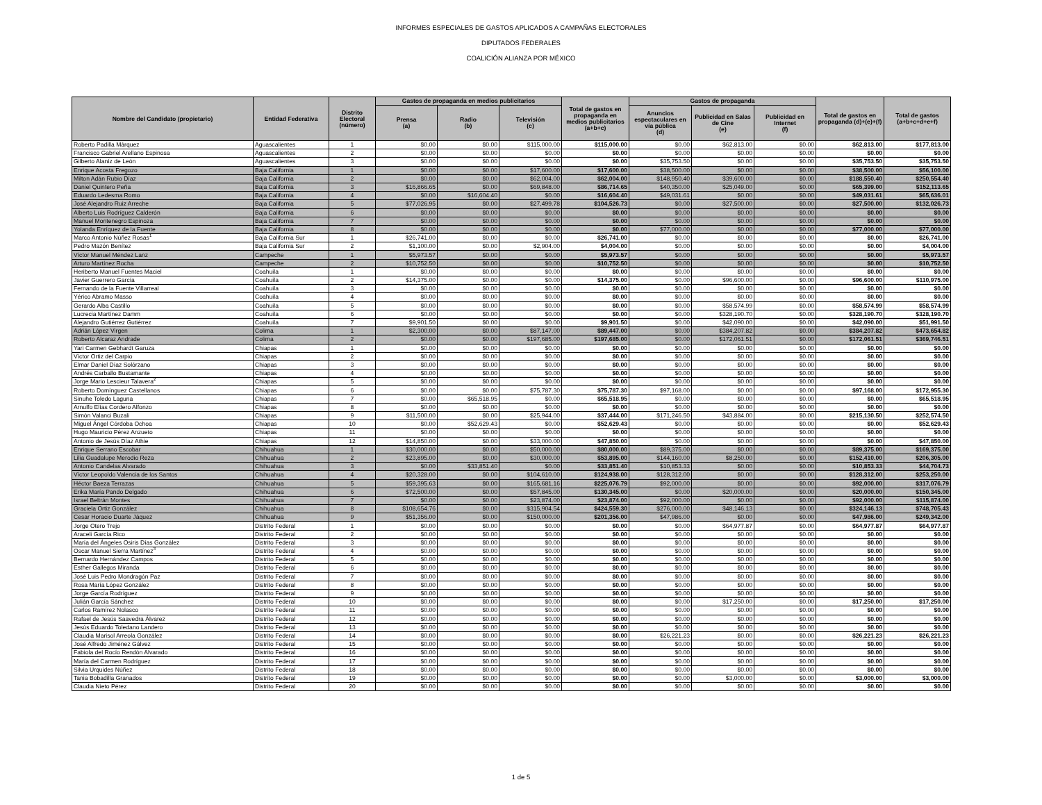INFORMES ESPECIALES DE GASTOS APLICADOS A CAMPAÑAS ELECTORALES
DIPUTADOS FEDERALES
COALICIÓN ALIANZA POR MÉXICO
| Nombre del Candidato (propietario) | Entidad Federativa | Distrito Electoral (número) | Gastos de propaganda en medios publicitarios | | | Total de gastos en propaganda en medios publicitarios (a+b+c) | Gastos de propaganda | | | Total de gastos en propaganda (d)+(e)+(f) | Total de gastos (a+b+c+d+e+f) |
| --- | --- | --- | --- | --- | --- | --- | --- | --- | --- | --- | --- |
| | | | Prensa (a) | Radio (b) | Televisión (c) | | Anuncios espectaculares en vía pública (d) | Publicidad en Salas de Cine (e) | Publicidad en Internet (f) | | |
| Roberto Padilla Márquez | Aguascalientes | 1 | $0.00 | $0.00 | $115,000.00 | $115,000.00 | $0.00 | $62,813.00 | $0.00 | $62,813.00 | $177,813.00 |
| Francisco Gabriel Arellano Espinosa | Aguascalientes | 2 | $0.00 | $0.00 | $0.00 | $0.00 | $0.00 | $0.00 | $0.00 | $0.00 | $0.00 |
| Gilberto Alaníz de León | Aguascalientes | 3 | $0.00 | $0.00 | $0.00 | $0.00 | $35,753.50 | $0.00 | $0.00 | $35,753.50 | $35,753.50 |
| Enrique Acosta Fregozo | Baja California | 1 | $0.00 | $0.00 | $17,600.00 | $17,600.00 | $38,500.00 | $0.00 | $0.00 | $38,500.00 | $56,100.00 |
| Milton Adán Rubio Díaz | Baja California | 2 | $0.00 | $0.00 | $62,004.00 | $62,004.00 | $148,950.40 | $39,600.00 | $0.00 | $188,550.40 | $250,554.40 |
| Daniel Quintero Peña | Baja California | 3 | $16,866.65 | $0.00 | $69,848.00 | $86,714.65 | $40,350.00 | $25,049.00 | $0.00 | $65,399.00 | $152,113.65 |
| Eduardo Ledesma Romo | Baja California | 4 | $0.00 | $16,604.40 | $0.00 | $16,604.40 | $49,031.61 | $0.00 | $0.00 | $49,031.61 | $65,636.01 |
| José Alejandro Ruiz Arreche | Baja California | 5 | $77,026.95 | $0.00 | $27,499.78 | $104,526.73 | $0.00 | $27,500.00 | $0.00 | $27,500.00 | $132,026.73 |
| Alberto Luis Rodríguez Calderón | Baja California | 6 | $0.00 | $0.00 | $0.00 | $0.00 | $0.00 | $0.00 | $0.00 | $0.00 | $0.00 |
| Manuel Montenegro Espinoza | Baja California | 7 | $0.00 | $0.00 | $0.00 | $0.00 | $0.00 | $0.00 | $0.00 | $0.00 | $0.00 |
| Yolanda Enríquez de la Fuente | Baja California | 8 | $0.00 | $0.00 | $0.00 | $0.00 | $77,000.00 | $0.00 | $0.00 | $77,000.00 | $77,000.00 |
| Marco Antonio Núñez Rosas<sup>1</sup> | Baja California Sur | 1 | $26,741.00 | $0.00 | $0.00 | $26,741.00 | $0.00 | $0.00 | $0.00 | $0.00 | $26,741.00 |
| Pedro Mazón Benítez | Baja California Sur | 2 | $1,100.00 | $0.00 | $2,904.00 | $4,004.00 | $0.00 | $0.00 | $0.00 | $0.00 | $4,004.00 |
| Víctor Manuel Méndez Lanz | Campeche | 1 | $5,973.57 | $0.00 | $0.00 | $5,973.57 | $0.00 | $0.00 | $0.00 | $0.00 | $5,973.57 |
| Arturo Martínez Rocha | Campeche | 2 | $10,752.50 | $0.00 | $0.00 | $10,752.50 | $0.00 | $0.00 | $0.00 | $0.00 | $10,752.50 |
| Heriberto Manuel Fuentes Maciel | Coahuila | 1 | $0.00 | $0.00 | $0.00 | $0.00 | $0.00 | $0.00 | $0.00 | $0.00 | $0.00 |
| Javier Guerrero García | Coahuila | 2 | $14,375.00 | $0.00 | $0.00 | $14,375.00 | $0.00 | $96,600.00 | $0.00 | $96,600.00 | $110,975.00 |
| Fernando de la Fuente Villarreal | Coahuila | 3 | $0.00 | $0.00 | $0.00 | $0.00 | $0.00 | $0.00 | $0.00 | $0.00 | $0.00 |
| Yérico Abramo Masso | Coahuila | 4 | $0.00 | $0.00 | $0.00 | $0.00 | $0.00 | $0.00 | $0.00 | $0.00 | $0.00 |
| Gerardo Alba Castillo | Coahuila | 5 | $0.00 | $0.00 | $0.00 | $0.00 | $0.00 | $58,574.99 | $0.00 | $58,574.99 | $58,574.99 |
| Lucrecia Martínez Damm | Coahuila | 6 | $0.00 | $0.00 | $0.00 | $0.00 | $0.00 | $328,190.70 | $0.00 | $328,190.70 | $328,190.70 |
| Alejandro Gutiérrez Gutiérrez | Coahuila | 7 | $9,901.50 | $0.00 | $0.00 | $9,901.50 | $0.00 | $42,090.00 | $0.00 | $42,090.00 | $51,991.50 |
| Adrián López Virgen | Colima | 1 | $2,300.00 | $0.00 | $87,147.00 | $89,447.00 | $0.00 | $384,207.82 | $0.00 | $384,207.82 | $473,654.82 |
| Roberto Alcaraz Andrade | Colima | 2 | $0.00 | $0.00 | $197,685.00 | $197,685.00 | $0.00 | $172,061.51 | $0.00 | $172,061.51 | $369,746.51 |
| Yari Carmen Gebhardt Garuza | Chiapas | 1 | $0.00 | $0.00 | $0.00 | $0.00 | $0.00 | $0.00 | $0.00 | $0.00 | $0.00 |
| Víctor Ortiz del Carpio | Chiapas | 2 | $0.00 | $0.00 | $0.00 | $0.00 | $0.00 | $0.00 | $0.00 | $0.00 | $0.00 |
| Elmar Daniel Díaz Solórzano | Chiapas | 3 | $0.00 | $0.00 | $0.00 | $0.00 | $0.00 | $0.00 | $0.00 | $0.00 | $0.00 |
| Andrés Carballo Bustamante | Chiapas | 4 | $0.00 | $0.00 | $0.00 | $0.00 | $0.00 | $0.00 | $0.00 | $0.00 | $0.00 |
| Jorge Mario Lescieur Talavera<sup>2</sup> | Chiapas | 5 | $0.00 | $0.00 | $0.00 | $0.00 | $0.00 | $0.00 | $0.00 | $0.00 | $0.00 |
| Roberto Domínguez Castellanos | Chiapas | 6 | $0.00 | $0.00 | $75,787.30 | $75,787.30 | $97,168.00 | $0.00 | $0.00 | $97,168.00 | $172,955.30 |
| Sinuhe Toledo Laguna | Chiapas | 7 | $0.00 | $65,518.95 | $0.00 | $65,518.95 | $0.00 | $0.00 | $0.00 | $0.00 | $65,518.95 |
| Arnulfo Elías Cordero Alfonzo | Chiapas | 8 | $0.00 | $0.00 | $0.00 | $0.00 | $0.00 | $0.00 | $0.00 | $0.00 | $0.00 |
| Simón Valanci Buzali | Chiapas | 9 | $11,500.00 | $0.00 | $25,944.00 | $37,444.00 | $171,246.50 | $43,884.00 | $0.00 | $215,130.50 | $252,574.50 |
| Miguel Ángel Córdoba Ochoa | Chiapas | 10 | $0.00 | $52,629.43 | $0.00 | $52,629.43 | $0.00 | $0.00 | $0.00 | $0.00 | $52,629.43 |
| Hugo Mauricio Pérez Anzueto | Chiapas | 11 | $0.00 | $0.00 | $0.00 | $0.00 | $0.00 | $0.00 | $0.00 | $0.00 | $0.00 |
| Antonio de Jesús Díaz Athie | Chiapas | 12 | $14,850.00 | $0.00 | $33,000.00 | $47,850.00 | $0.00 | $0.00 | $0.00 | $0.00 | $47,850.00 |
| Enrique Serrano Escobar | Chihuahua | 1 | $30,000.00 | $0.00 | $50,000.00 | $80,000.00 | $89,375.00 | $0.00 | $0.00 | $89,375.00 | $169,375.00 |
| Lilia Guadalupe Merodio Reza | Chihuahua | 2 | $23,895.00 | $0.00 | $30,000.00 | $53,895.00 | $144,160.00 | $8,250.00 | $0.00 | $152,410.00 | $206,305.00 |
| Antonio Candelas Alvarado | Chihuahua | 3 | $0.00 | $33,851.40 | $0.00 | $33,851.40 | $10,853.33 | $0.00 | $0.00 | $10,853.33 | $44,704.73 |
| Víctor Leopoldo Valencia de los Santos | Chihuahua | 4 | $20,328.00 | $0.00 | $104,610.00 | $124,938.00 | $128,312.00 | $0.00 | $0.00 | $128,312.00 | $253,250.00 |
| Héctor Baeza Terrazas | Chihuahua | 5 | $59,395.63 | $0.00 | $165,681.16 | $225,076.79 | $92,000.00 | $0.00 | $0.00 | $92,000.00 | $317,076.79 |
| Erika María Pando Delgado | Chihuahua | 6 | $72,500.00 | $0.00 | $57,845.00 | $130,345.00 | $0.00 | $20,000.00 | $0.00 | $20,000.00 | $150,345.00 |
| Israel Beltrán Montes | Chihuahua | 7 | $0.00 | $0.00 | $23,874.00 | $23,874.00 | $92,000.00 | $0.00 | $0.00 | $92,000.00 | $115,874.00 |
| Graciela Ortiz González | Chihuahua | 8 | $108,654.76 | $0.00 | $315,904.54 | $424,559.30 | $276,000.00 | $48,146.13 | $0.00 | $324,146.13 | $748,705.43 |
| Cesar Horacio Duarte Jáquez | Chihuahua | 9 | $51,356.00 | $0.00 | $150,000.00 | $201,356.00 | $47,986.00 | $0.00 | $0.00 | $47,986.00 | $249,342.00 |
| Jorge Otero Trejo | Distrito Federal | 1 | $0.00 | $0.00 | $0.00 | $0.00 | $0.00 | $64,977.87 | $0.00 | $64,977.87 | $64,977.87 |
| Araceli García Rico | Distrito Federal | 2 | $0.00 | $0.00 | $0.00 | $0.00 | $0.00 | $0.00 | $0.00 | $0.00 | $0.00 |
| María del Ángeles Osiris Días González | Distrito Federal | 3 | $0.00 | $0.00 | $0.00 | $0.00 | $0.00 | $0.00 | $0.00 | $0.00 | $0.00 |
| Oscar Manuel Sierra Martínez<sup>3</sup> | Distrito Federal | 4 | $0.00 | $0.00 | $0.00 | $0.00 | $0.00 | $0.00 | $0.00 | $0.00 | $0.00 |
| Bernardo Hernández Campos | Distrito Federal | 5 | $0.00 | $0.00 | $0.00 | $0.00 | $0.00 | $0.00 | $0.00 | $0.00 | $0.00 |
| Esther Gallegos Miranda | Distrito Federal | 6 | $0.00 | $0.00 | $0.00 | $0.00 | $0.00 | $0.00 | $0.00 | $0.00 | $0.00 |
| José Luis Pedro Mondragón Paz | Distrito Federal | 7 | $0.00 | $0.00 | $0.00 | $0.00 | $0.00 | $0.00 | $0.00 | $0.00 | $0.00 |
| Rosa María López González | Distrito Federal | 8 | $0.00 | $0.00 | $0.00 | $0.00 | $0.00 | $0.00 | $0.00 | $0.00 | $0.00 |
| Jorge García Rodríguez | Distrito Federal | 9 | $0.00 | $0.00 | $0.00 | $0.00 | $0.00 | $0.00 | $0.00 | $0.00 | $0.00 |
| Julián García Sánchez | Distrito Federal | 10 | $0.00 | $0.00 | $0.00 | $0.00 | $0.00 | $17,250.00 | $0.00 | $17,250.00 | $17,250.00 |
| Carlos Ramírez Nolasco | Distrito Federal | 11 | $0.00 | $0.00 | $0.00 | $0.00 | $0.00 | $0.00 | $0.00 | $0.00 | $0.00 |
| Rafael de Jesús Saavedra Álvarez | Distrito Federal | 12 | $0.00 | $0.00 | $0.00 | $0.00 | $0.00 | $0.00 | $0.00 | $0.00 | $0.00 |
| Jesús Eduardo Toledano Landero | Distrito Federal | 13 | $0.00 | $0.00 | $0.00 | $0.00 | $0.00 | $0.00 | $0.00 | $0.00 | $0.00 |
| Claudia Marisol Arreola González | Distrito Federal | 14 | $0.00 | $0.00 | $0.00 | $0.00 | $26,221.23 | $0.00 | $0.00 | $26,221.23 | $26,221.23 |
| José Alfredo Jiménez Gálvez | Distrito Federal | 15 | $0.00 | $0.00 | $0.00 | $0.00 | $0.00 | $0.00 | $0.00 | $0.00 | $0.00 |
| Fabiola del Rocío Rendón Alvarado | Distrito Federal | 16 | $0.00 | $0.00 | $0.00 | $0.00 | $0.00 | $0.00 | $0.00 | $0.00 | $0.00 |
| María del Carmen Rodríguez | Distrito Federal | 17 | $0.00 | $0.00 | $0.00 | $0.00 | $0.00 | $0.00 | $0.00 | $0.00 | $0.00 |
| Silvia Urquides Núñez | Distrito Federal | 18 | $0.00 | $0.00 | $0.00 | $0.00 | $0.00 | $0.00 | $0.00 | $0.00 | $0.00 |
| Tania Bobadilla Granados | Distrito Federal | 19 | $0.00 | $0.00 | $0.00 | $0.00 | $0.00 | $3,000.00 | $0.00 | $3,000.00 | $3,000.00 |
| Claudia Nieto Pérez | Distrito Federal | 20 | $0.00 | $0.00 | $0.00 | $0.00 | $0.00 | $0.00 | $0.00 | $0.00 | $0.00 |
1 de 5